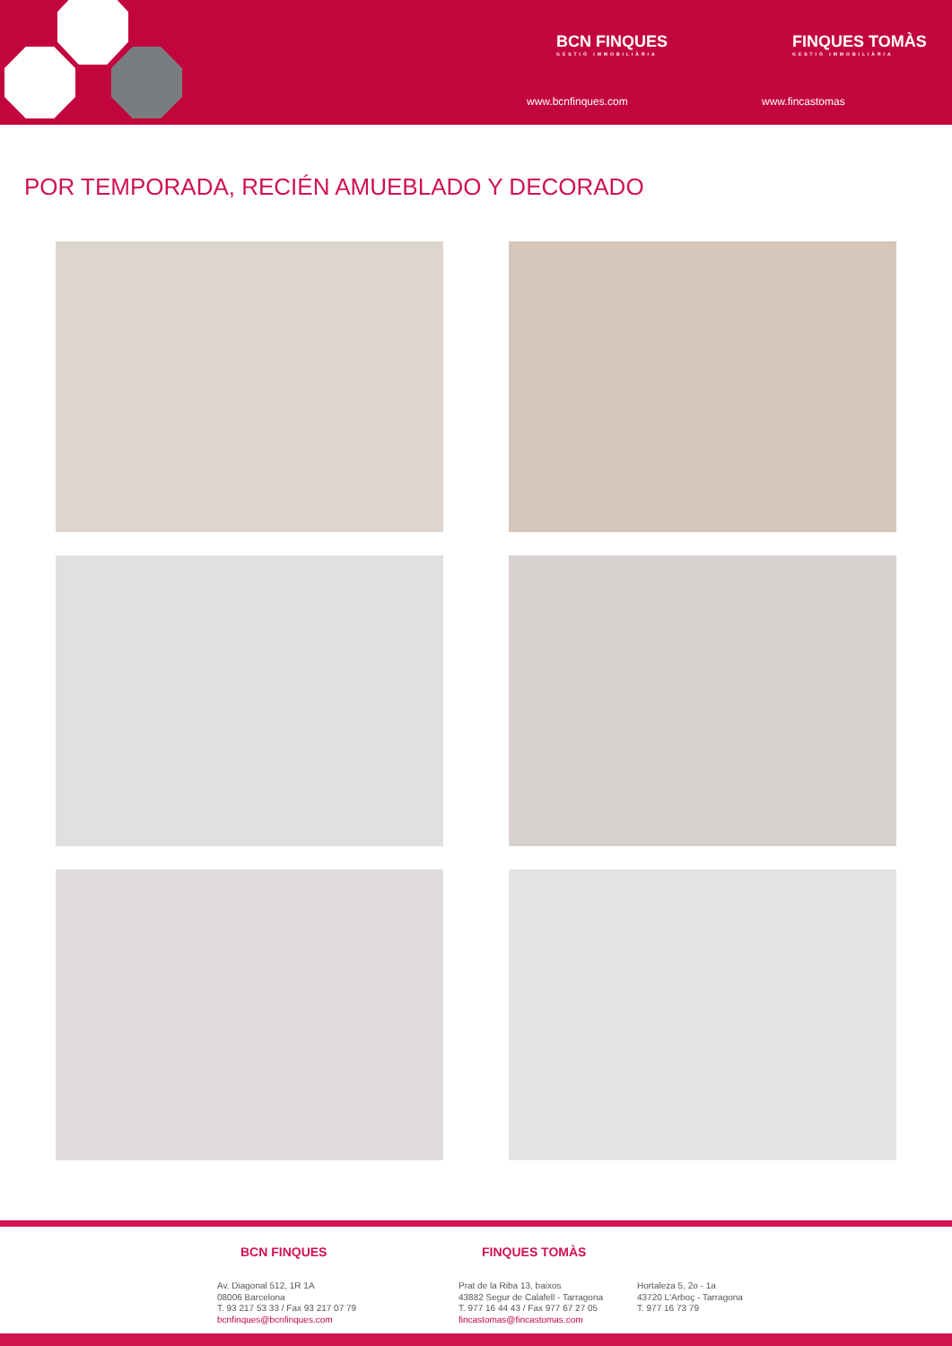BCN FINQUES
GESTIÓ IMMOBILIÀRIA
www.bcnfinques.com
FINQUES TOMÀS
GESTIÓ IMMOBILIÀRIA
www.fincastomas
POR TEMPORADA, RECIÉN AMUEBLADO Y DECORADO
BCN FINQUES FINQUES TOMÀS
Av. Diagonal 512, 1R 1A
08006 Barcelona
T. 93 217 53 33 / Fax 93 217 07 79
bcnfinques@bcnfinques.com
Prat de la Riba 13, baixos
43882 Segur de Calafell - Tarragona
T. 977 16 44 43 / Fax 977 67 27 05
fincastomas@fincastomas.com
Hortaleza 5, 2o - 1a
43720 L'Arboç - Tarragona
T. 977 16 73 79